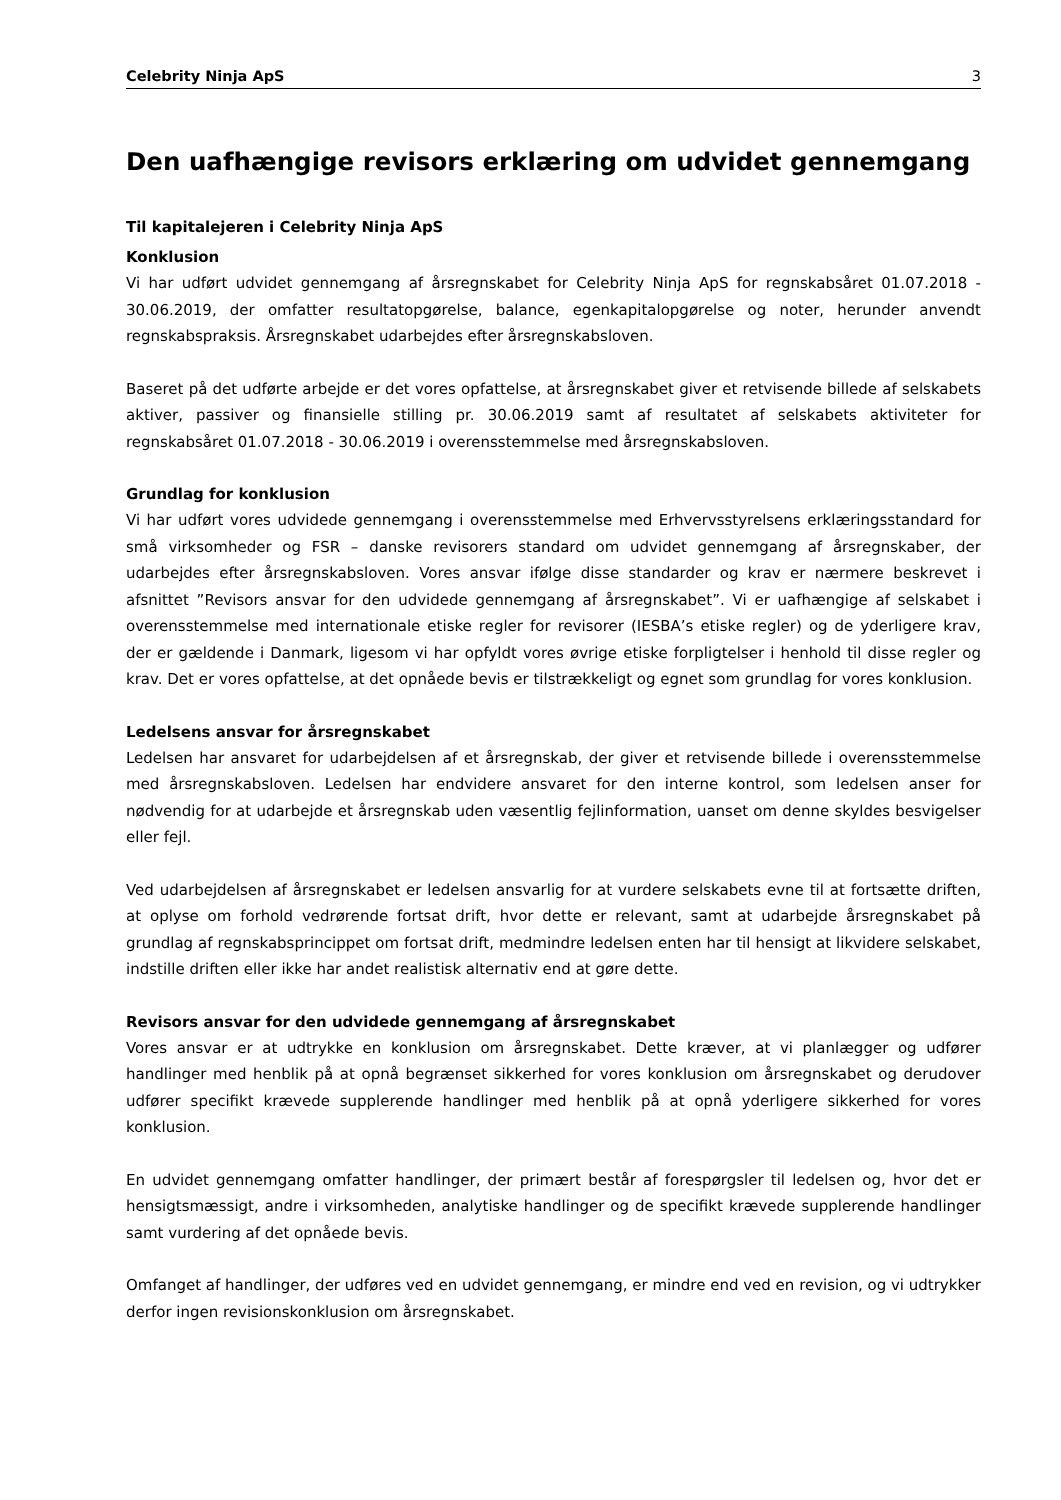Celebrity Ninja ApS 3
Den uafhængige revisors erklæring om udvidet gennemgang
Til kapitalejeren i Celebrity Ninja ApS
Konklusion
Vi har udført udvidet gennemgang af årsregnskabet for Celebrity Ninja ApS for regnskabsåret 01.07.2018 - 30.06.2019, der omfatter resultatopgørelse, balance, egenkapitalopgørelse og noter, herunder anvendt regnskabspraksis. Årsregnskabet udarbejdes efter årsregnskabsloven.
Baseret på det udførte arbejde er det vores opfattelse, at årsregnskabet giver et retvisende billede af selskabets aktiver, passiver og finansielle stilling pr. 30.06.2019 samt af resultatet af selskabets aktiviteter for regnskabsåret 01.07.2018 - 30.06.2019 i overensstemmelse med årsregnskabsloven.
Grundlag for konklusion
Vi har udført vores udvidede gennemgang i overensstemmelse med Erhvervsstyrelsens erklæringsstandard for små virksomheder og FSR – danske revisorers standard om udvidet gennemgang af årsregnskaber, der udarbejdes efter årsregnskabsloven. Vores ansvar ifølge disse standarder og krav er nærmere beskrevet i afsnittet ”Revisors ansvar for den udvidede gennemgang af årsregnskabet”. Vi er uafhængige af selskabet i overensstemmelse med internationale etiske regler for revisorer (IESBA’s etiske regler) og de yderligere krav, der er gældende i Danmark, ligesom vi har opfyldt vores øvrige etiske forpligtelser i henhold til disse regler og krav. Det er vores opfattelse, at det opnåede bevis er tilstrækkeligt og egnet som grundlag for vores konklusion.
Ledelsens ansvar for årsregnskabet
Ledelsen har ansvaret for udarbejdelsen af et årsregnskab, der giver et retvisende billede i overensstemmelse med årsregnskabsloven. Ledelsen har endvidere ansvaret for den interne kontrol, som ledelsen anser for nødvendig for at udarbejde et årsregnskab uden væsentlig fejlinformation, uanset om denne skyldes besvigelser eller fejl.
Ved udarbejdelsen af årsregnskabet er ledelsen ansvarlig for at vurdere selskabets evne til at fortsætte driften, at oplyse om forhold vedrørende fortsat drift, hvor dette er relevant, samt at udarbejde årsregnskabet på grundlag af regnskabsprincippet om fortsat drift, medmindre ledelsen enten har til hensigt at likvidere selskabet, indstille driften eller ikke har andet realistisk alternativ end at gøre dette.
Revisors ansvar for den udvidede gennemgang af årsregnskabet
Vores ansvar er at udtrykke en konklusion om årsregnskabet. Dette kræver, at vi planlægger og udfører handlinger med henblik på at opnå begrænset sikkerhed for vores konklusion om årsregnskabet og derudover udfører specifikt krævede supplerende handlinger med henblik på at opnå yderligere sikkerhed for vores konklusion.
En udvidet gennemgang omfatter handlinger, der primært består af forespørgsler til ledelsen og, hvor det er hensigtsmæssigt, andre i virksomheden, analytiske handlinger og de specifikt krævede supplerende handlinger samt vurdering af det opnåede bevis.
Omfanget af handlinger, der udføres ved en udvidet gennemgang, er mindre end ved en revision, og vi udtrykker derfor ingen revisionskonklusion om årsregnskabet.